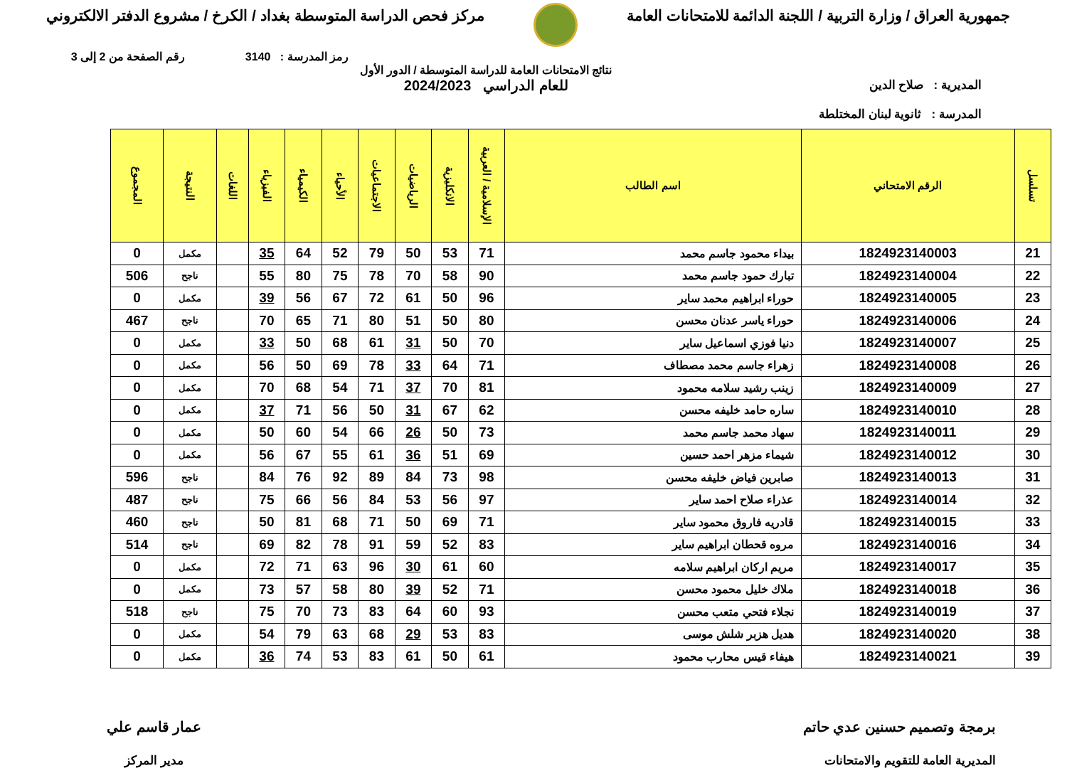جمهورية العراق / وزارة التربية / اللجنة الدائمة للامتحانات العامة
مركز فحص الدراسة المتوسطة بغداد / الكرخ / مشروع الدفتر الالكتروني
رمز المدرسة : 3140 رقم الصفحة من 2 إلى 3
المديرية : صلاح الدين
المدرسة : ثانوية لبنان المختلطة
نتائج الامتحانات العامة للدراسة المتوسطة / الدور الأول
للعام الدراسي 2024/2023
| تسلسل | الرقم الامتحاني | اسم الطالب | الإسلامية / العربية | الانكليزية | الرياضيات | الاجتماعيات | الأحياء | الكيمياء | الفيزياء | اللغات | النتيجة | المجموع |
| --- | --- | --- | --- | --- | --- | --- | --- | --- | --- | --- | --- | --- |
| 21 | 1824923140003 | بيداء محمود جاسم محمد | 71 | 53 | 50 | 79 | 52 | 64 | 35 | | مكمل | 0 |
| 22 | 1824923140004 | تبارك حمود جاسم محمد | 90 | 58 | 70 | 78 | 75 | 80 | 55 | | ناجح | 506 |
| 23 | 1824923140005 | حوراء ابراهيم محمد ساير | 96 | 50 | 61 | 72 | 67 | 56 | 39 | | مكمل | 0 |
| 24 | 1824923140006 | حوراء ياسر عدنان محسن | 80 | 50 | 51 | 80 | 71 | 65 | 70 | | ناجح | 467 |
| 25 | 1824923140007 | دنيا فوزي اسماعيل ساير | 70 | 50 | 31 | 61 | 68 | 50 | 33 | | مكمل | 0 |
| 26 | 1824923140008 | زهراء جاسم محمد مصطاف | 71 | 64 | 33 | 78 | 69 | 50 | 56 | | مكمل | 0 |
| 27 | 1824923140009 | زينب رشيد سلامه محمود | 81 | 70 | 37 | 71 | 54 | 68 | 70 | | مكمل | 0 |
| 28 | 1824923140010 | ساره حامد خليفه محسن | 62 | 67 | 31 | 50 | 56 | 71 | 37 | | مكمل | 0 |
| 29 | 1824923140011 | سهاد محمد جاسم محمد | 73 | 50 | 26 | 66 | 54 | 60 | 50 | | مكمل | 0 |
| 30 | 1824923140012 | شيماء مزهر احمد حسين | 69 | 51 | 36 | 61 | 55 | 67 | 56 | | مكمل | 0 |
| 31 | 1824923140013 | صابرين فياض خليفه محسن | 98 | 73 | 84 | 89 | 92 | 76 | 84 | | ناجح | 596 |
| 32 | 1824923140014 | عذراء صلاح احمد ساير | 97 | 56 | 53 | 84 | 56 | 66 | 75 | | ناجح | 487 |
| 33 | 1824923140015 | قادريه فاروق محمود ساير | 71 | 69 | 50 | 71 | 68 | 81 | 50 | | ناجح | 460 |
| 34 | 1824923140016 | مروه قحطان ابراهيم ساير | 83 | 52 | 59 | 91 | 78 | 82 | 69 | | ناجح | 514 |
| 35 | 1824923140017 | مريم اركان ابراهيم سلامه | 60 | 61 | 30 | 96 | 63 | 71 | 72 | | مكمل | 0 |
| 36 | 1824923140018 | ملاك خليل محمود محسن | 71 | 52 | 39 | 80 | 58 | 57 | 73 | | مكمل | 0 |
| 37 | 1824923140019 | نجلاء فتحي متعب محسن | 93 | 60 | 64 | 83 | 73 | 70 | 75 | | ناجح | 518 |
| 38 | 1824923140020 | هديل هزبر شلش موسى | 83 | 53 | 29 | 68 | 63 | 79 | 54 | | مكمل | 0 |
| 39 | 1824923140021 | هيفاء قيس محارب محمود | 61 | 50 | 61 | 83 | 53 | 74 | 36 | | مكمل | 0 |
برمجة وتصميم حسنين عدي حاتم
المديرية العامة للتقويم والامتحانات
عمار قاسم علي
مدير المركز